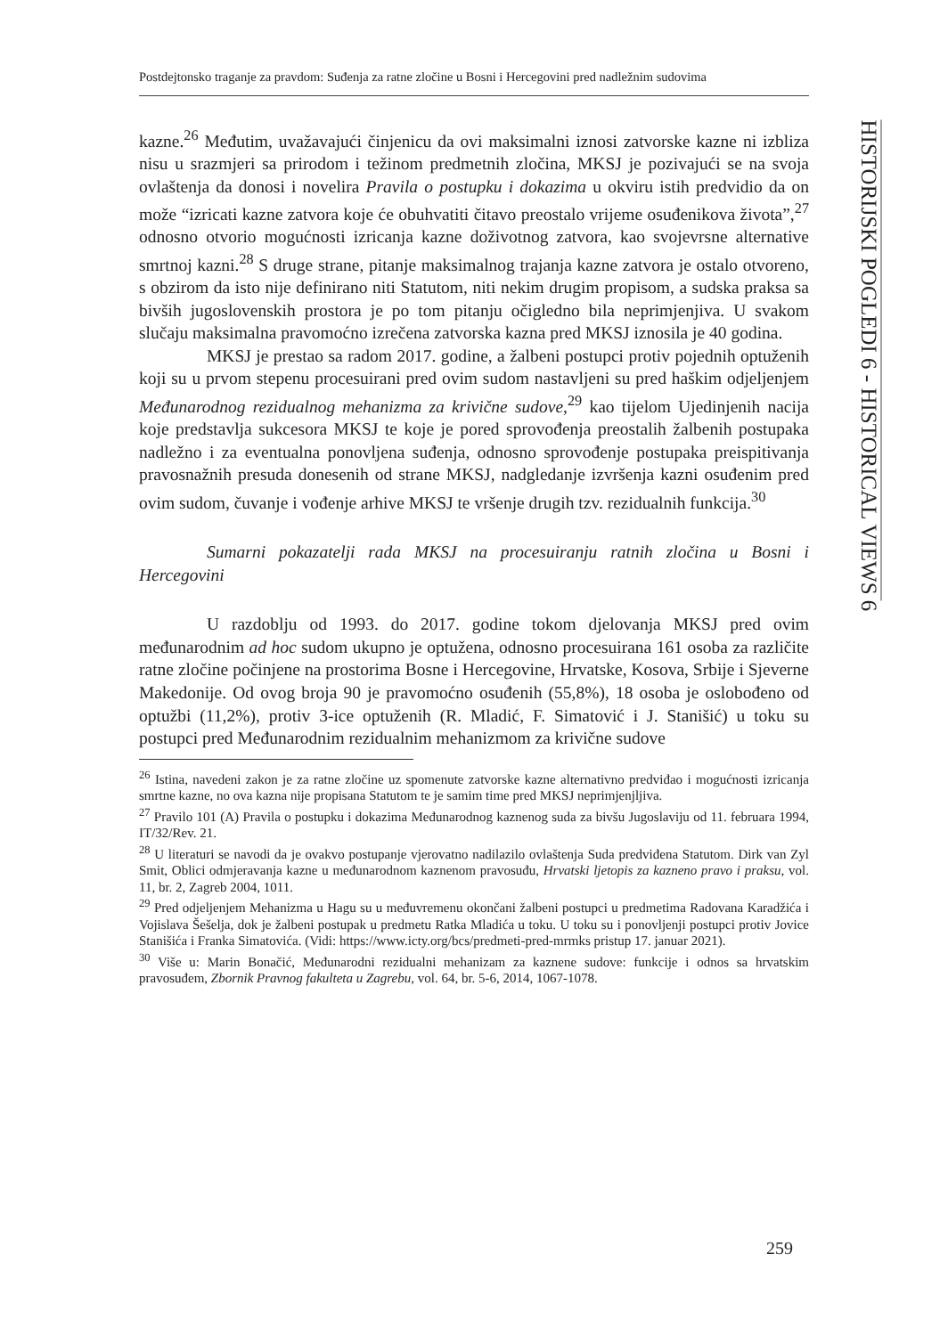Postdejtonsko traganje za pravdom: Suđenja za ratne zločine u Bosni i Hercegovini pred nadležnim sudovima
HISTORIJSKI POGLEDI 6 - HISTORICAL VIEWS 6
kazne.<sup>26</sup> Međutim, uvažavajući činjenicu da ovi maksimalni iznosi zatvorske kazne ni izbliza nisu u srazmjeri sa prirodom i težinom predmetnih zločina, MKSJ je pozivajući se na svoja ovlaštenja da donosi i novelira Pravila o postupku i dokazima u okviru istih predvidio da on može “izricati kazne zatvora koje će obuhvatiti čitavo preostalo vrijeme osuđenikova života”,<sup>27</sup> odnosno otvorio mogućnosti izricanja kazne doživotnog zatvora, kao svojevrsne alternative smrtnoj kazni.<sup>28</sup> S druge strane, pitanje maksimalnog trajanja kazne zatvora je ostalo otvoreno, s obzirom da isto nije definirano niti Statutom, niti nekim drugim propisom, a sudska praksa sa bivših jugoslovenskih prostora je po tom pitanju očigledno bila neprimjenjiva. U svakom slučaju maksimalna pravomoćno izrečena zatvorska kazna pred MKSJ iznosila je 40 godina.
MKSJ je prestao sa radom 2017. godine, a žalbeni postupci protiv pojednih optuženih koji su u prvom stepenu procesuirani pred ovim sudom nastavljeni su pred haškim odjeljenjem Međunarodnog rezidualnog mehanizma za krivične sudove,<sup>29</sup> kao tijelom Ujedinjenih nacija koje predstavlja sukcesora MKSJ te koje je pored sprovođenja preostalih žalbenih postupaka nadležno i za eventualna ponovljena suđenja, odnosno sprovođenje postupaka preispitivanja pravosnažnih presuda donesenih od strane MKSJ, nadgledanje izvršenja kazni osuđenim pred ovim sudom, čuvanje i vođenje arhive MKSJ te vršenje drugih tzv. rezidualnih funkcija.<sup>30</sup>
Sumarni pokazatelji rada MKSJ na procesuiranju ratnih zločina u Bosni i Hercegovini
U razdoblju od 1993. do 2017. godine tokom djelovanja MKSJ pred ovim međunarodnim ad hoc sudom ukupno je optužena, odnosno procesuirana 161 osoba za različite ratne zločine počinjene na prostorima Bosne i Hercegovine, Hrvatske, Kosova, Srbije i Sjeverne Makedonije. Od ovog broja 90 je pravomoćno osuđenih (55,8%), 18 osoba je oslobođeno od optužbi (11,2%), protiv 3-ice optuženih (R. Mladić, F. Simatović i J. Stanišić) u toku su postupci pred Međunarodnim rezidualnim mehanizmom za krivične sudove
<sup>26</sup> Istina, navedeni zakon je za ratne zločine uz spomenute zatvorske kazne alternativno predviđao i mogućnosti izricanja smrtne kazne, no ova kazna nije propisana Statutom te je samim time pred MKSJ neprimjenjljiva.
<sup>27</sup> Pravilo 101 (A) Pravila o postupku i dokazima Međunarodnog kaznenog suda za bivšu Jugoslaviju od 11. februara 1994, IT/32/Rev. 21.
<sup>28</sup> U literaturi se navodi da je ovakvo postupanje vjerovatno nadilazilo ovlaštenja Suda predviđena Statutom. Dirk van Zyl Smit, Oblici odmjeravanja kazne u međunarodnom kaznenom pravosuđu, Hrvatski ljetopis za kazneno pravo i praksu, vol. 11, br. 2, Zagreb 2004, 1011.
<sup>29</sup> Pred odjeljenjem Mehanizma u Hagu su u međuvremenu okončani žalbeni postupci u predmetima Radovana Karadžića i Vojislava Šešelja, dok je žalbeni postupak u predmetu Ratka Mladića u toku. U toku su i ponovljenji postupci protiv Jovice Stanišića i Franka Simatovića. (Vidi: https://www.icty.org/bcs/predmeti-pred-mrmks pristup 17. januar 2021).
<sup>30</sup> Više u: Marin Bonačić, Međunarodni rezidualni mehanizam za kaznene sudove: funkcije i odnos sa hrvatskim pravosuđem, Zbornik Pravnog fakulteta u Zagrebu, vol. 64, br. 5-6, 2014, 1067-1078.
259